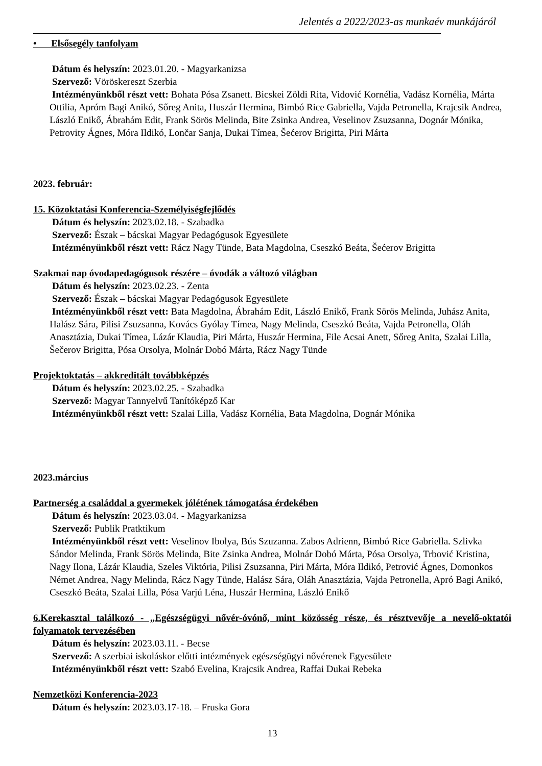Jelentés a 2022/2023-as munkaév munkájáról
• Elsősegély tanfolyam
Dátum és helyszín: 2023.01.20. - Magyarkanizsa
Szervező: Vöröskereszt Szerbia
Intézményünkből részt vett: Bohata Pósa Zsanett. Bicskei Zöldi Rita, Vidović Kornélia, Vadász Kornélia, Márta Ottilia, Apróm Bagi Anikó, Sőreg Anita, Huszár Hermina, Bimbó Rice Gabriella, Vajda Petronella, Krajcsik Andrea, László Enikő, Ábrahám Edit, Frank Sörös Melinda, Bite Zsinka Andrea, Veselinov Zsuzsanna, Dognár Mónika, Petrovity Ágnes, Móra Ildikó, Lončar Sanja, Dukai Tímea, Šećerov Brigitta, Piri Márta
2023. február:
15. Közoktatási Konferencia-Személyiségfejlődés
Dátum és helyszín: 2023.02.18. - Szabadka
Szervező: Észak – bácskai Magyar Pedagógusok Egyesülete
Intézményünkből részt vett: Rácz Nagy Tünde, Bata Magdolna, Cseszkó Beáta, Šećerov Brigitta
Szakmai nap óvodapedagógusok részére – óvodák a változó világban
Dátum és helyszín: 2023.02.23. - Zenta
Szervező: Észak – bácskai Magyar Pedagógusok Egyesülete
Intézményünkből részt vett: Bata Magdolna, Ábrahám Edit, László Enikő, Frank Sörös Melinda, Juhász Anita, Halász Sára, Pilisi Zsuzsanna, Kovács Gyólay Tímea, Nagy Melinda, Cseszkó Beáta, Vajda Petronella, Oláh Anasztázia, Dukai Tímea, Lázár Klaudia, Piri Márta, Huszár Hermina, File Acsai Anett, Sőreg Anita, Szalai Lilla, Šečerov Brigitta, Pósa Orsolya, Molnár Dobó Márta, Rácz Nagy Tünde
Projektoktatás – akkreditált továbbképzés
Dátum és helyszín: 2023.02.25. - Szabadka
Szervező: Magyar Tannyelvű Tanítóképző Kar
Intézményünkből részt vett: Szalai Lilla, Vadász Kornélia, Bata Magdolna, Dognár Mónika
2023.március
Partnerség a családdal a gyermekek jólétének támogatása érdekében
Dátum és helyszín: 2023.03.04. - Magyarkanizsa
Szervező: Publik Pratktikum
Intézményünkből részt vett: Veselinov Ibolya, Bús Szuzanna. Zabos Adrienn, Bimbó Rice Gabriella. Szlivka Sándor Melinda, Frank Sörös Melinda, Bite Zsinka Andrea, Molnár Dobó Márta, Pósa Orsolya, Trbović Kristina, Nagy Ilona, Lázár Klaudia, Szeles Viktória, Pilisi Zsuzsanna, Piri Márta, Móra Ildikó, Petrović Ágnes, Domonkos Német Andrea, Nagy Melinda, Rácz Nagy Tünde, Halász Sára, Oláh Anasztázia, Vajda Petronella, Apró Bagi Anikó, Cseszkó Beáta, Szalai Lilla, Pósa Varjú Léna, Huszár Hermina, László Enikő
6.Kerekasztal találkozó - „Egészségügyi nővér-óvónő, mint közösség része, és résztvevője a nevelő-oktatói folyamatok tervezésében
Dátum és helyszín: 2023.03.11. - Becse
Szervező: A szerbiai iskoláskor előtti intézmények egészségügyi nővérenek Egyesülete
Intézményünkből részt vett: Szabó Evelina, Krajcsik Andrea, Raffai Dukai Rebeka
Nemzetközi Konferencia-2023
Dátum és helyszín: 2023.03.17-18. – Fruska Gora
13